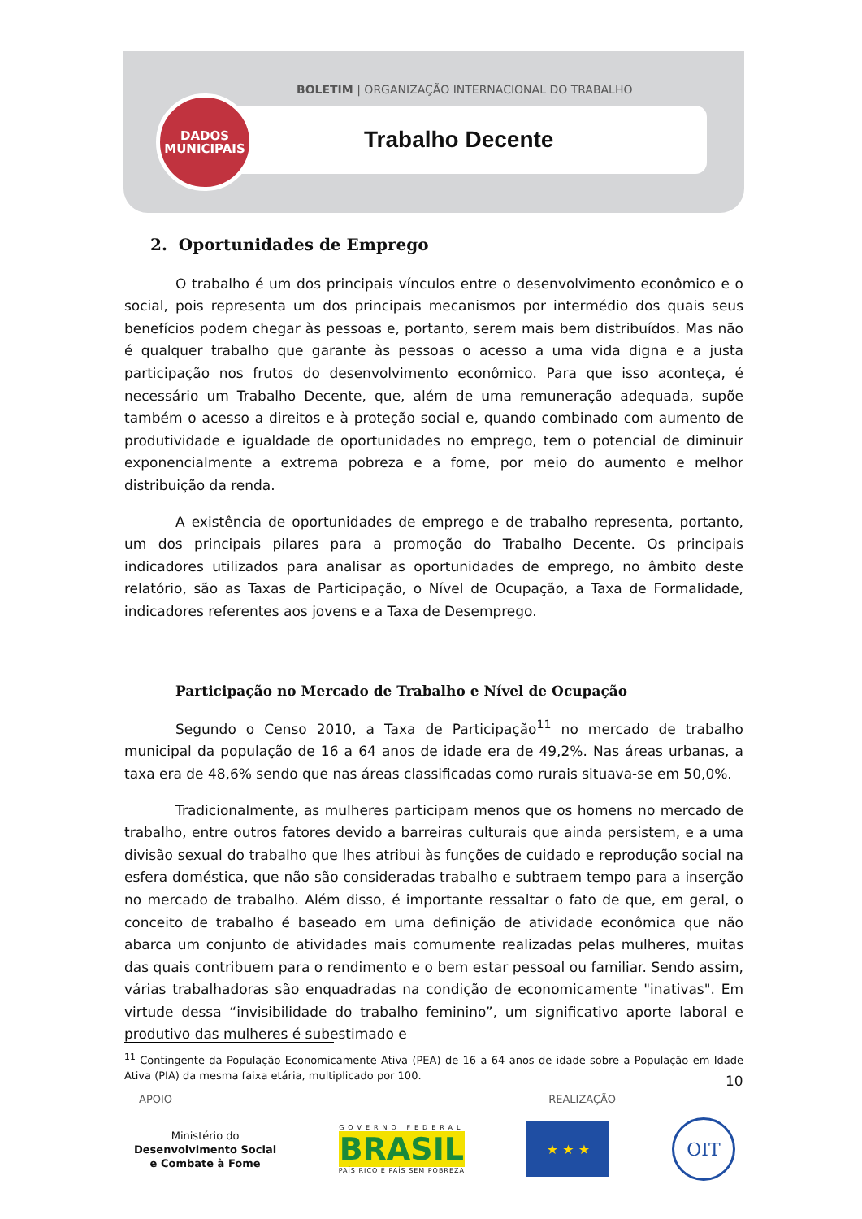BOLETIM | ORGANIZAÇÃO INTERNACIONAL DO TRABALHO
DADOS
MUNICIPAIS
Trabalho Decente
2. Oportunidades de Emprego
O trabalho é um dos principais vínculos entre o desenvolvimento econômico e o social, pois representa um dos principais mecanismos por intermédio dos quais seus benefícios podem chegar às pessoas e, portanto, serem mais bem distribuídos. Mas não é qualquer trabalho que garante às pessoas o acesso a uma vida digna e a justa participação nos frutos do desenvolvimento econômico. Para que isso aconteça, é necessário um Trabalho Decente, que, além de uma remuneração adequada, supõe também o acesso a direitos e à proteção social e, quando combinado com aumento de produtividade e igualdade de oportunidades no emprego, tem o potencial de diminuir exponencialmente a extrema pobreza e a fome, por meio do aumento e melhor distribuição da renda.
A existência de oportunidades de emprego e de trabalho representa, portanto, um dos principais pilares para a promoção do Trabalho Decente. Os principais indicadores utilizados para analisar as oportunidades de emprego, no âmbito deste relatório, são as Taxas de Participação, o Nível de Ocupação, a Taxa de Formalidade, indicadores referentes aos jovens e a Taxa de Desemprego.
Participação no Mercado de Trabalho e Nível de Ocupação
Segundo o Censo 2010, a Taxa de Participação<sup>11</sup> no mercado de trabalho municipal da população de 16 a 64 anos de idade era de 49,2%. Nas áreas urbanas, a taxa era de 48,6% sendo que nas áreas classificadas como rurais situava-se em 50,0%.
Tradicionalmente, as mulheres participam menos que os homens no mercado de trabalho, entre outros fatores devido a barreiras culturais que ainda persistem, e a uma divisão sexual do trabalho que lhes atribui às funções de cuidado e reprodução social na esfera doméstica, que não são consideradas trabalho e subtraem tempo para a inserção no mercado de trabalho. Além disso, é importante ressaltar o fato de que, em geral, o conceito de trabalho é baseado em uma definição de atividade econômica que não abarca um conjunto de atividades mais comumente realizadas pelas mulheres, muitas das quais contribuem para o rendimento e o bem estar pessoal ou familiar. Sendo assim, várias trabalhadoras são enquadradas na condição de economicamente "inativas". Em virtude dessa “invisibilidade do trabalho feminino”, um significativo aporte laboral e produtivo das mulheres é subestimado e
<sup>11</sup> Contingente da População Economicamente Ativa (PEA) de 16 a 64 anos de idade sobre a População em Idade Ativa (PIA) da mesma faixa etária, multiplicado por 100.
10
APOIO REALIZAÇÃO
Ministério do
Desenvolvimento Social
e Combate à Fome
GOVERNO FEDERAL
BRASIL
PAÍS RICO É PAÍS SEM POBREZA
★ ★ ★
OIT